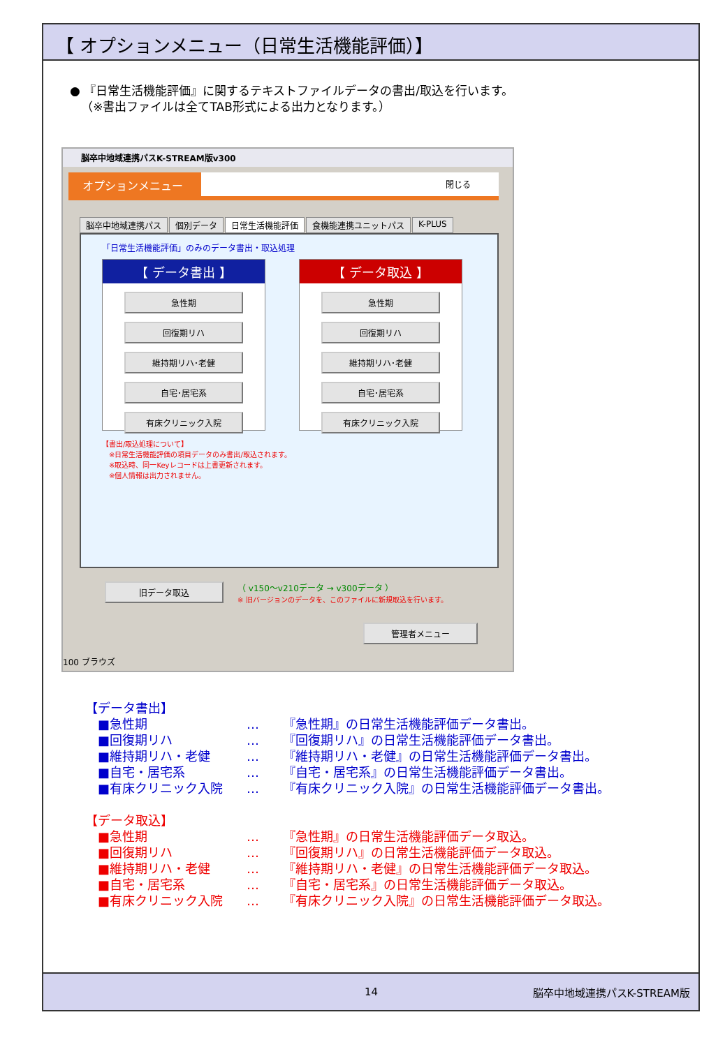【 オプションメニュー（日常生活機能評価）】
● 『日常生活機能評価』に関するテキストファイルデータの書出/取込を行います。
（※書出ファイルは全てTAB形式による出力となります。）
脳卒中地域連携パスK-STREAM版v300
オプションメニュー 閉じる
脳卒中地域連携パス 個別データ 日常生活機能評価 食機能連携ユニットパス K-PLUS
「日常生活機能評価」のみのデータ書出・取込処理
【 データ書出 】
急性期
回復期リハ
維持期リハ･老健
自宅･居宅系
有床クリニック入院
【 データ取込 】
急性期
回復期リハ
維持期リハ･老健
自宅･居宅系
有床クリニック入院
【書出/取込処理について】
　※日常生活機能評価の項目データのみ書出/取込されます。
　※取込時、同一Keyレコードは上書更新されます。
　※個人情報は出力されません。
旧データ取込
（ v150～v210データ → v300データ ）
※ 旧バージョンのデータを、このファイルに新規取込を行います。
管理者メニュー
100 ブラウズ
【データ書出】
| ■急性期 | … | 『急性期』の日常生活機能評価データ書出。 |
| ■回復期リハ | … | 『回復期リハ』の日常生活機能評価データ書出。 |
| ■維持期リハ・老健 | … | 『維持期リハ・老健』の日常生活機能評価データ書出。 |
| ■自宅・居宅系 | … | 『自宅・居宅系』の日常生活機能評価データ書出。 |
| ■有床クリニック入院 | … | 『有床クリニック入院』の日常生活機能評価データ書出。 |
【データ取込】
| ■急性期 | … | 『急性期』の日常生活機能評価データ取込。 |
| ■回復期リハ | … | 『回復期リハ』の日常生活機能評価データ取込。 |
| ■維持期リハ・老健 | … | 『維持期リハ・老健』の日常生活機能評価データ取込。 |
| ■自宅・居宅系 | … | 『自宅・居宅系』の日常生活機能評価データ取込。 |
| ■有床クリニック入院 | … | 『有床クリニック入院』の日常生活機能評価データ取込。 |
14 脳卒中地域連携パスK-STREAM版